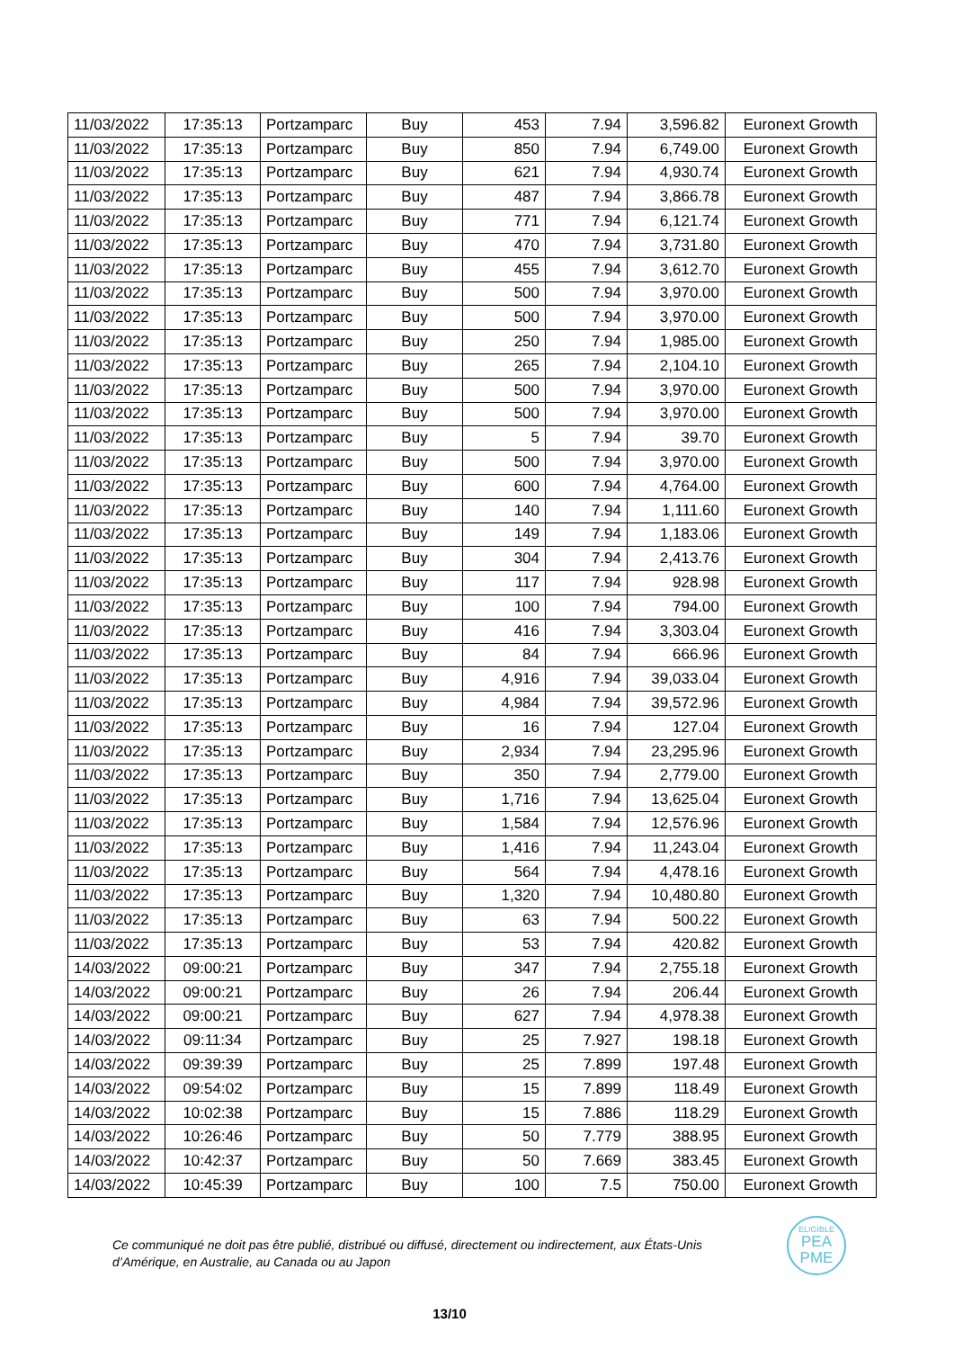| 11/03/2022 | 17:35:13 | Portzamparc | Buy | 453 | 7.94 | 3,596.82 | Euronext Growth |
| 11/03/2022 | 17:35:13 | Portzamparc | Buy | 850 | 7.94 | 6,749.00 | Euronext Growth |
| 11/03/2022 | 17:35:13 | Portzamparc | Buy | 621 | 7.94 | 4,930.74 | Euronext Growth |
| 11/03/2022 | 17:35:13 | Portzamparc | Buy | 487 | 7.94 | 3,866.78 | Euronext Growth |
| 11/03/2022 | 17:35:13 | Portzamparc | Buy | 771 | 7.94 | 6,121.74 | Euronext Growth |
| 11/03/2022 | 17:35:13 | Portzamparc | Buy | 470 | 7.94 | 3,731.80 | Euronext Growth |
| 11/03/2022 | 17:35:13 | Portzamparc | Buy | 455 | 7.94 | 3,612.70 | Euronext Growth |
| 11/03/2022 | 17:35:13 | Portzamparc | Buy | 500 | 7.94 | 3,970.00 | Euronext Growth |
| 11/03/2022 | 17:35:13 | Portzamparc | Buy | 500 | 7.94 | 3,970.00 | Euronext Growth |
| 11/03/2022 | 17:35:13 | Portzamparc | Buy | 250 | 7.94 | 1,985.00 | Euronext Growth |
| 11/03/2022 | 17:35:13 | Portzamparc | Buy | 265 | 7.94 | 2,104.10 | Euronext Growth |
| 11/03/2022 | 17:35:13 | Portzamparc | Buy | 500 | 7.94 | 3,970.00 | Euronext Growth |
| 11/03/2022 | 17:35:13 | Portzamparc | Buy | 500 | 7.94 | 3,970.00 | Euronext Growth |
| 11/03/2022 | 17:35:13 | Portzamparc | Buy | 5 | 7.94 | 39.70 | Euronext Growth |
| 11/03/2022 | 17:35:13 | Portzamparc | Buy | 500 | 7.94 | 3,970.00 | Euronext Growth |
| 11/03/2022 | 17:35:13 | Portzamparc | Buy | 600 | 7.94 | 4,764.00 | Euronext Growth |
| 11/03/2022 | 17:35:13 | Portzamparc | Buy | 140 | 7.94 | 1,111.60 | Euronext Growth |
| 11/03/2022 | 17:35:13 | Portzamparc | Buy | 149 | 7.94 | 1,183.06 | Euronext Growth |
| 11/03/2022 | 17:35:13 | Portzamparc | Buy | 304 | 7.94 | 2,413.76 | Euronext Growth |
| 11/03/2022 | 17:35:13 | Portzamparc | Buy | 117 | 7.94 | 928.98 | Euronext Growth |
| 11/03/2022 | 17:35:13 | Portzamparc | Buy | 100 | 7.94 | 794.00 | Euronext Growth |
| 11/03/2022 | 17:35:13 | Portzamparc | Buy | 416 | 7.94 | 3,303.04 | Euronext Growth |
| 11/03/2022 | 17:35:13 | Portzamparc | Buy | 84 | 7.94 | 666.96 | Euronext Growth |
| 11/03/2022 | 17:35:13 | Portzamparc | Buy | 4,916 | 7.94 | 39,033.04 | Euronext Growth |
| 11/03/2022 | 17:35:13 | Portzamparc | Buy | 4,984 | 7.94 | 39,572.96 | Euronext Growth |
| 11/03/2022 | 17:35:13 | Portzamparc | Buy | 16 | 7.94 | 127.04 | Euronext Growth |
| 11/03/2022 | 17:35:13 | Portzamparc | Buy | 2,934 | 7.94 | 23,295.96 | Euronext Growth |
| 11/03/2022 | 17:35:13 | Portzamparc | Buy | 350 | 7.94 | 2,779.00 | Euronext Growth |
| 11/03/2022 | 17:35:13 | Portzamparc | Buy | 1,716 | 7.94 | 13,625.04 | Euronext Growth |
| 11/03/2022 | 17:35:13 | Portzamparc | Buy | 1,584 | 7.94 | 12,576.96 | Euronext Growth |
| 11/03/2022 | 17:35:13 | Portzamparc | Buy | 1,416 | 7.94 | 11,243.04 | Euronext Growth |
| 11/03/2022 | 17:35:13 | Portzamparc | Buy | 564 | 7.94 | 4,478.16 | Euronext Growth |
| 11/03/2022 | 17:35:13 | Portzamparc | Buy | 1,320 | 7.94 | 10,480.80 | Euronext Growth |
| 11/03/2022 | 17:35:13 | Portzamparc | Buy | 63 | 7.94 | 500.22 | Euronext Growth |
| 11/03/2022 | 17:35:13 | Portzamparc | Buy | 53 | 7.94 | 420.82 | Euronext Growth |
| 14/03/2022 | 09:00:21 | Portzamparc | Buy | 347 | 7.94 | 2,755.18 | Euronext Growth |
| 14/03/2022 | 09:00:21 | Portzamparc | Buy | 26 | 7.94 | 206.44 | Euronext Growth |
| 14/03/2022 | 09:00:21 | Portzamparc | Buy | 627 | 7.94 | 4,978.38 | Euronext Growth |
| 14/03/2022 | 09:11:34 | Portzamparc | Buy | 25 | 7.927 | 198.18 | Euronext Growth |
| 14/03/2022 | 09:39:39 | Portzamparc | Buy | 25 | 7.899 | 197.48 | Euronext Growth |
| 14/03/2022 | 09:54:02 | Portzamparc | Buy | 15 | 7.899 | 118.49 | Euronext Growth |
| 14/03/2022 | 10:02:38 | Portzamparc | Buy | 15 | 7.886 | 118.29 | Euronext Growth |
| 14/03/2022 | 10:26:46 | Portzamparc | Buy | 50 | 7.779 | 388.95 | Euronext Growth |
| 14/03/2022 | 10:42:37 | Portzamparc | Buy | 50 | 7.669 | 383.45 | Euronext Growth |
| 14/03/2022 | 10:45:39 | Portzamparc | Buy | 100 | 7.5 | 750.00 | Euronext Growth |
Ce communiqué ne doit pas être publié, distribué ou diffusé, directement ou indirectement, aux États-Unis d’Amérique, en Australie, au Canada ou au Japon
ELIGIBLE
PEA
PME
13/10